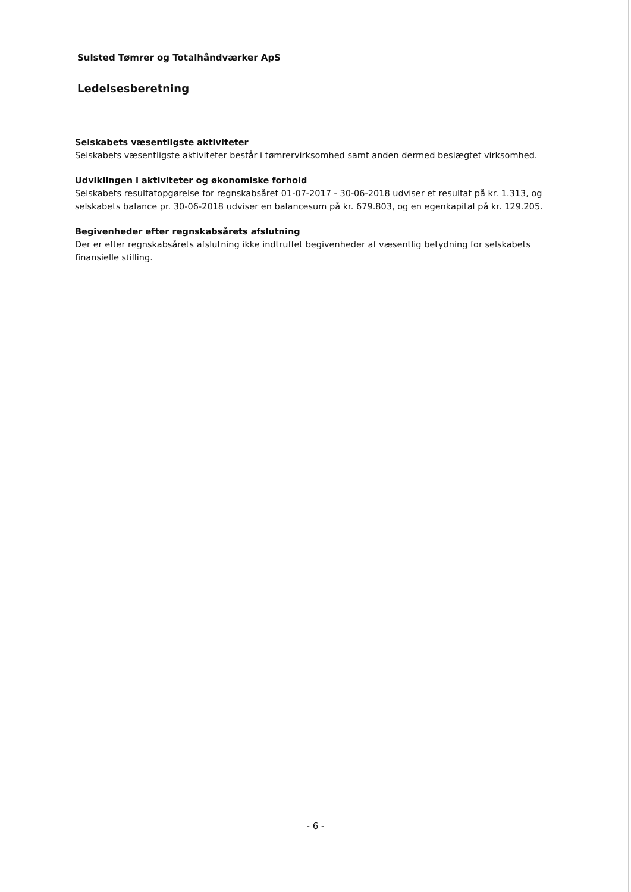Sulsted Tømrer og Totalhåndværker ApS
Ledelsesberetning
Selskabets væsentligste aktiviteter
Selskabets væsentligste aktiviteter består i tømrervirksomhed samt anden dermed beslægtet virksomhed.
Udviklingen i aktiviteter og økonomiske forhold
Selskabets resultatopgørelse for regnskabsåret 01-07-2017 - 30-06-2018 udviser et resultat på kr. 1.313, og selskabets balance pr. 30-06-2018 udviser en balancesum på kr. 679.803, og en egenkapital på kr. 129.205.
Begivenheder efter regnskabsårets afslutning
Der er efter regnskabsårets afslutning ikke indtruffet begivenheder af væsentlig betydning for selskabets finansielle stilling.
- 6 -